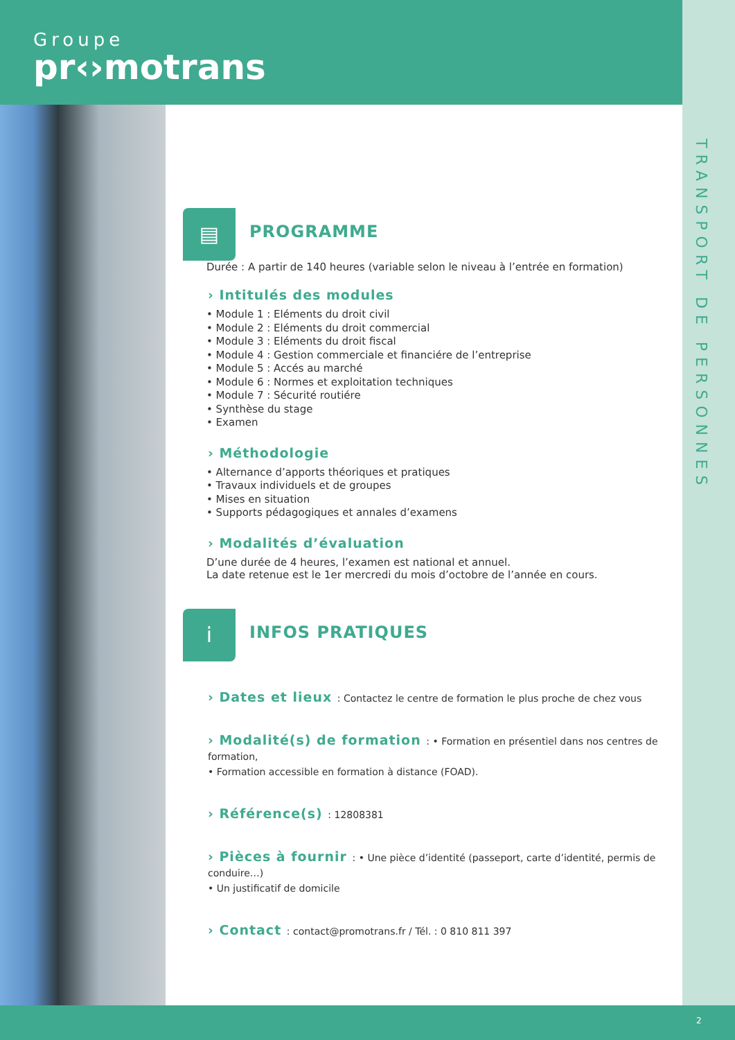Groupe
pr‹›motrans
TRANSPORT DE PERSONNES
▤ PROGRAMME
Durée : A partir de 140 heures (variable selon le niveau à l’entrée en formation)
› Intitulés des modules
• Module 1 : Eléments du droit civil
• Module 2 : Eléments du droit commercial
• Module 3 : Eléments du droit fiscal
• Module 4 : Gestion commerciale et financiére de l’entreprise
• Module 5 : Accés au marché
• Module 6 : Normes et exploitation techniques
• Module 7 : Sécurité routiére
• Synthèse du stage
• Examen
› Méthodologie
• Alternance d’apports théoriques et pratiques
• Travaux individuels et de groupes
• Mises en situation
• Supports pédagogiques et annales d’examens
› Modalités d’évaluation
D’une durée de 4 heures, l’examen est national et annuel.
La date retenue est le 1er mercredi du mois d’octobre de l’année en cours.
i INFOS PRATIQUES
› Dates et lieux : Contactez le centre de formation le plus proche de chez vous
› Modalité(s) de formation : • Formation en présentiel dans nos centres de formation,
• Formation accessible en formation à distance (FOAD).
› Référence(s) : 12808381
› Pièces à fournir : • Une pièce d’identité (passeport, carte d’identité, permis de conduire…)
• Un justificatif de domicile
› Contact : contact@promotrans.fr / Tél. : 0 810 811 397
2